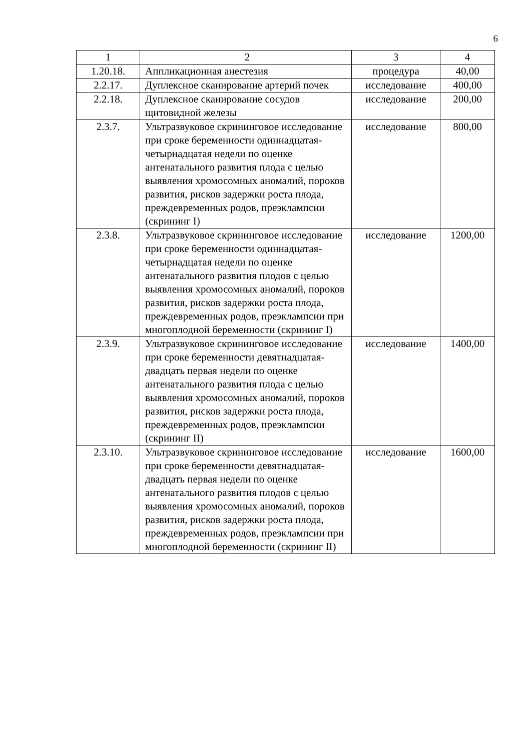6
| 1 | 2 | 3 | 4 |
| --- | --- | --- | --- |
| 1.20.18. | Аппликационная анестезия | процедура | 40,00 |
| 2.2.17. | Дуплексное сканирование артерий почек | исследование | 400,00 |
| 2.2.18. | Дуплексное сканирование сосудов щитовидной железы | исследование | 200,00 |
| 2.3.7. | Ультразвуковое скрининговое исследование при сроке беременности одиннадцатая-четырнадцатая недели по оценке антенатального развития плода с целью выявления хромосомных аномалий, пороков развития, рисков задержки роста плода, преждевременных родов, преэклампсии (скрининг I) | исследование | 800,00 |
| 2.3.8. | Ультразвуковое скрининговое исследование при сроке беременности одиннадцатая-четырнадцатая недели по оценке антенатального развития плодов с целью выявления хромосомных аномалий, пороков развития, рисков задержки роста плода, преждевременных родов, преэклампсии при многоплодной беременности (скрининг I) | исследование | 1200,00 |
| 2.3.9. | Ультразвуковое скрининговое исследование при сроке беременности девятнадцатая-двадцать первая недели по оценке антенатального развития плода с целью выявления хромосомных аномалий, пороков развития, рисков задержки роста плода, преждевременных родов, преэклампсии (скрининг II) | исследование | 1400,00 |
| 2.3.10. | Ультразвуковое скрининговое исследование при сроке беременности девятнадцатая-двадцать первая недели по оценке антенатального развития плодов с целью выявления хромосомных аномалий, пороков развития, рисков задержки роста плода, преждевременных родов, преэклампсии при многоплодной беременности (скрининг II) | исследование | 1600,00 |